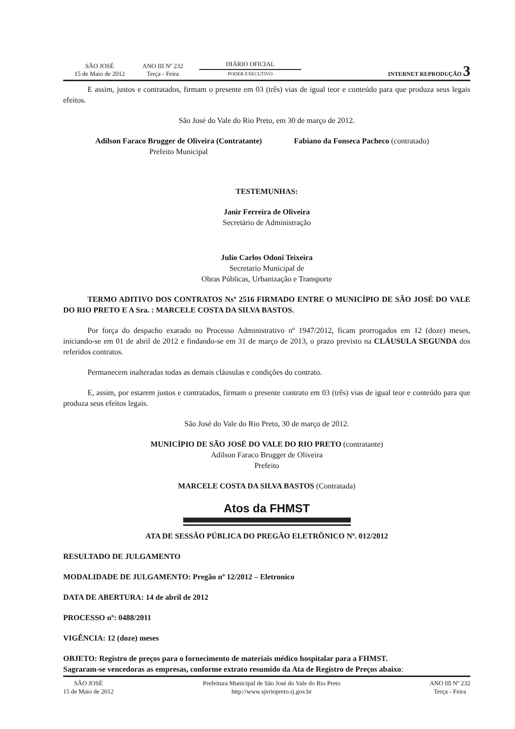SÃO JOSÉ
15 de Maio de 2012
ANO III Nº 232
Terça - Feira
DIÁRIO OFICIAL
PODER EXECUTIVO
INTERNET REPRODUÇÃO 3
E assim, justos e contratados, firmam o presente em 03 (três) vias de igual teor e conteúdo para que produza seus legais efeitos.
São José do Vale do Rio Preto, em 30 de março de 2012.
Adilson Faraco Brugger de Oliveira (Contratante)
Prefeito Municipal
Fabiano da Fonseca Pacheco (contratado)
TESTEMUNHAS:
Janir Ferreira de Oliveira
Secretário de Administração
Julio Carlos Odoni Teixeira
Secretario Municipal de
Obras Públicas, Urbanização e Transporte
TERMO ADITIVO DOS CONTRATOS Nsº 2516 FIRMADO ENTRE O MUNICÍPIO DE SÃO JOSÉ DO VALE DO RIO PRETO E A Sra. : MARCELE COSTA DA SILVA BASTOS.
Por força do despacho exarado no Processo Administrativo nº 1947/2012, ficam prorrogados em 12 (doze) meses, iniciando-se em 01 de abril de 2012 e findando-se em 31 de março de 2013, o prazo previsto na CLÁUSULA SEGUNDA dos referidos contratos.
Permanecem inalteradas todas as demais cláusulas e condições do contrato.
E, assim, por estarem justos e contratados, firmam o presente contrato em 03 (três) vias de igual teor e conteúdo para que produza seus efeitos legais.
São José do Vale do Rio Preto, 30 de março de 2012.
MUNICÍPIO DE SÃO JOSÉ DO VALE DO RIO PRETO (contratante)
Adilson Faraco Brugger de Oliveira
Prefeito
MARCELE COSTA DA SILVA BASTOS (Contratada)
Atos da FHMST
ATA DE SESSÃO PÚBLICA DO PREGÃO ELETRÔNICO Nº. 012/2012
RESULTADO DE JULGAMENTO
MODALIDADE DE JULGAMENTO: Pregão nº 12/2012 – Eletronico
DATA DE ABERTURA: 14 de abril de 2012
PROCESSO nº: 0488/2011
VIGÊNCIA: 12 (doze) meses
OBJETO: Registro de preços para o fornecimento de materiais médico hospitalar para a FHMST.
Sagraram-se vencedoras as empresas, conforme extrato resumido da Ata de Registro de Preços abaixo:
SÃO JOSÉ
15 de Maio de 2012
Prefeitura Municipal de São José do Vale do Rio Preto
http://www.sjvriopreto.rj.gov.br
ANO III Nº 232
Terça - Feira